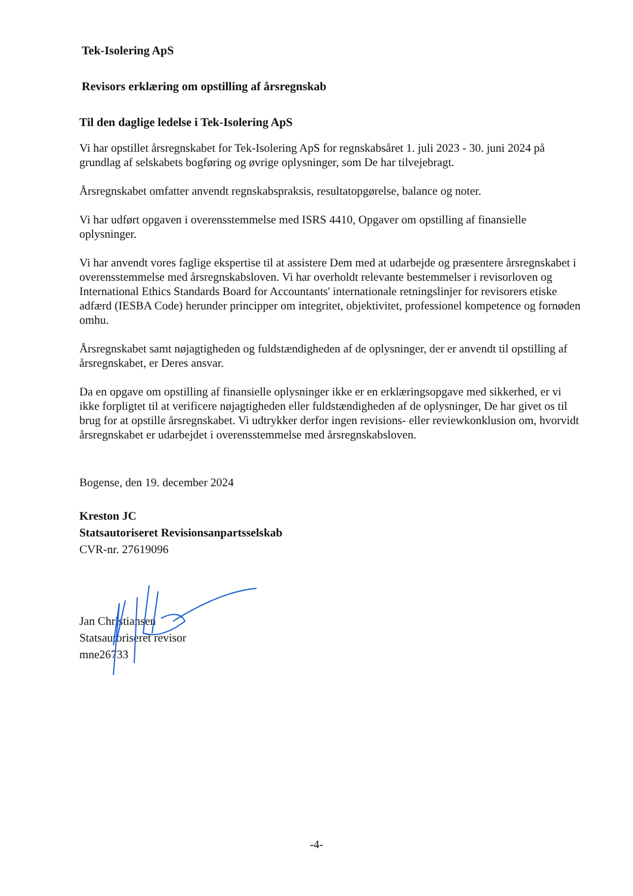Tek-Isolering ApS
Revisors erklæring om opstilling af årsregnskab
Til den daglige ledelse i Tek-Isolering ApS
Vi har opstillet årsregnskabet for Tek-Isolering ApS for regnskabsåret 1. juli 2023 - 30. juni 2024 på grundlag af selskabets bogføring og øvrige oplysninger, som De har tilvejebragt.
Årsregnskabet omfatter anvendt regnskabspraksis, resultatopgørelse, balance og noter.
Vi har udført opgaven i overensstemmelse med ISRS 4410, Opgaver om opstilling af finansielle oplysninger.
Vi har anvendt vores faglige ekspertise til at assistere Dem med at udarbejde og præsentere årsregnskabet i overensstemmelse med årsregnskabsloven. Vi har overholdt relevante bestemmelser i revisorloven og International Ethics Standards Board for Accountants' internationale retningslinjer for revisorers etiske adfærd (IESBA Code) herunder principper om integritet, objektivitet, professionel kompetence og fornøden omhu.
Årsregnskabet samt nøjagtigheden og fuldstændigheden af de oplysninger, der er anvendt til opstilling af årsregnskabet, er Deres ansvar.
Da en opgave om opstilling af finansielle oplysninger ikke er en erklæringsopgave med sikkerhed, er vi ikke forpligtet til at verificere nøjagtigheden eller fuldstændigheden af de oplysninger, De har givet os til brug for at opstille årsregnskabet. Vi udtrykker derfor ingen revisions- eller reviewkonklusion om, hvorvidt årsregnskabet er udarbejdet i overensstemmelse med årsregnskabsloven.
Bogense, den 19. december 2024
Kreston JC
Statsautoriseret Revisionsanpartsselskab
CVR-nr. 27619096
Jan Christiansen
Statsautoriseret revisor
mne26733
-4-